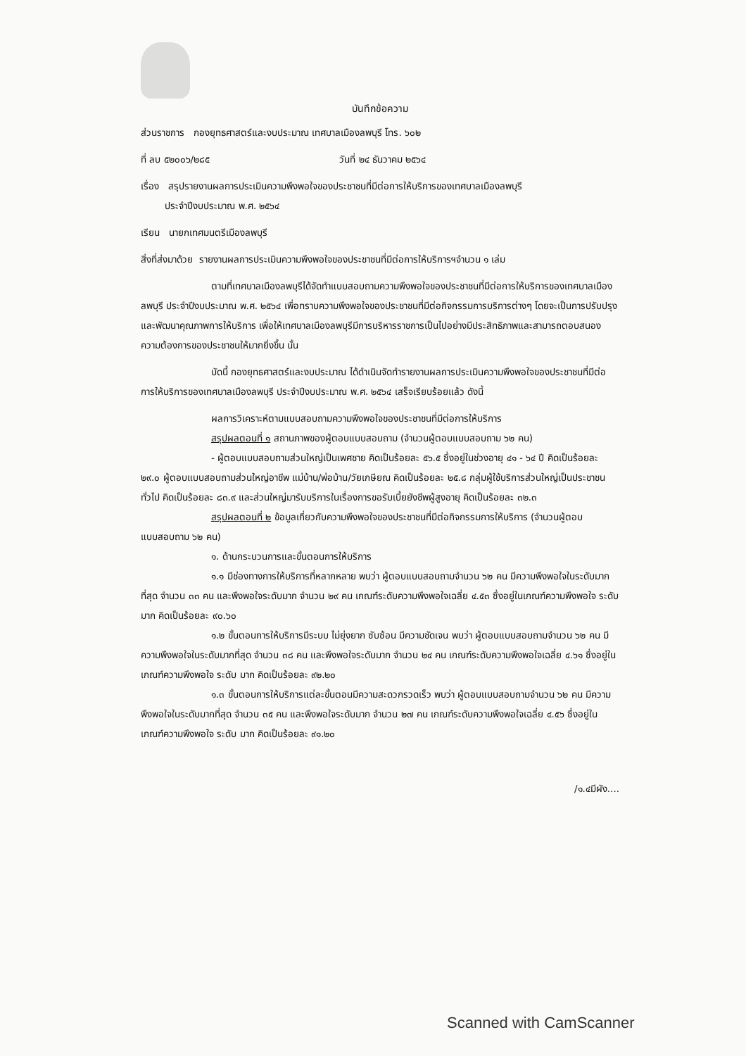บันทึกข้อความ
ส่วนราชการ กองยุทธศาสตร์และงบประมาณ เทศบาลเมืองลพบุรี โทร. ๖๐๒
ที่ ลบ ๕๒๐๐๖/๒๘๕ วันที่ ๒๔ ธันวาคม ๒๕๖๔
เรื่อง สรุปรายงานผลการประเมินความพึงพอใจของประชาชนที่มีต่อการให้บริการของเทศบาลเมืองลพบุรี
ประจำปีงบประมาณ พ.ศ. ๒๕๖๔
เรียน นายกเทศมนตรีเมืองลพบุรี
สิ่งที่ส่งมาด้วย รายงานผลการประเมินความพึงพอใจของประชาชนที่มีต่อการให้บริการฯจำนวน ๑ เล่ม
ตามที่เทศบาลเมืองลพบุรีได้จัดทำแบบสอบถามความพึงพอใจของประชาชนที่มีต่อการให้บริการของเทศบาลเมืองลพบุรี ประจำปีงบประมาณ พ.ศ. ๒๕๖๔ เพื่อทราบความพึงพอใจของประชาชนที่มีต่อกิจกรรมการบริการต่างๆ โดยจะเป็นการปรับปรุงและพัฒนาคุณภาพการให้บริการ เพื่อให้เทศบาลเมืองลพบุรีมีการบริหารราชการเป็นไปอย่างมีประสิทธิภาพและสามารถตอบสนองความต้องการของประชาชนให้มากยิ่งขึ้น นั้น
บัดนี้ กองยุทธศาสตร์และงบประมาณ ได้ดำเนินจัดทำรายงานผลการประเมินความพึงพอใจของประชาชนที่มีต่อการให้บริการของเทศบาลเมืองลพบุรี ประจำปีงบประมาณ พ.ศ. ๒๕๖๔ เสร็จเรียบร้อยแล้ว ดังนี้
ผลการวิเคราะห์ตามแบบสอบถามความพึงพอใจของประชาชนที่มีต่อการให้บริการ
สรุปผลตอนที่ ๑ สถานภาพของผู้ตอบแบบสอบถาม (จำนวนผู้ตอบแบบสอบถาม ๖๒ คน)
- ผู้ตอบแบบสอบถามส่วนใหญ่เป็นเพศชาย คิดเป็นร้อยละ ๕๖.๕ ซึ่งอยู่ในช่วงอายุ ๔๑ - ๖๔ ปี คิดเป็นร้อยละ ๒๙.๐ ผู้ตอบแบบสอบถามส่วนใหญ่อาชีพ แม่บ้าน/พ่อบ้าน/วัยเกษียณ คิดเป็นร้อยละ ๒๕.๘ กลุ่มผู้ใช้บริการส่วนใหญ่เป็นประชาชนทั่วไป คิดเป็นร้อยละ ๘๓.๙ และส่วนใหญ่มารับบริการในเรื่องการขอรับเบี้ยยังชีพผู้สูงอายุ คิดเป็นร้อยละ ๓๒.๓
สรุปผลตอนที่ ๒ ข้อมูลเกี่ยวกับความพึงพอใจของประชาชนที่มีต่อกิจกรรมการให้บริการ (จำนวนผู้ตอบแบบสอบถาม ๖๒ คน)
๑. ด้านกระบวนการและขั้นตอนการให้บริการ
๑.๑ มีช่องทางการให้บริการที่หลากหลาย พบว่า ผู้ตอบแบบสอบถามจำนวน ๖๒ คน มีความพึงพอใจในระดับมากที่สุด จำนวน ๓๓ คน และพึงพอใจระดับมาก จำนวน ๒๙ คน เกณฑ์ระดับความพึงพอใจเฉลี่ย ๔.๕๓ ซึ่งอยู่ในเกณฑ์ความพึงพอใจ ระดับ มาก คิดเป็นร้อยละ ๙๐.๖๐
๑.๒ ขั้นตอนการให้บริการมีระบบ ไม่ยุ่งยาก ซับซ้อน มีความชัดเจน พบว่า ผู้ตอบแบบสอบถามจำนวน ๖๒ คน มีความพึงพอใจในระดับมากที่สุด จำนวน ๓๘ คน และพึงพอใจระดับมาก จำนวน ๒๔ คน เกณฑ์ระดับความพึงพอใจเฉลี่ย ๔.๖๑ ซึ่งอยู่ในเกณฑ์ความพึงพอใจ ระดับ มาก คิดเป็นร้อยละ ๙๒.๒๐
๑.๓ ขั้นตอนการให้บริการแต่ละขั้นตอนมีความสะดวกรวดเร็ว พบว่า ผู้ตอบแบบสอบถามจำนวน ๖๒ คน มีความพึงพอใจในระดับมากที่สุด จำนวน ๓๕ คน และพึงพอใจระดับมาก จำนวน ๒๗ คน เกณฑ์ระดับความพึงพอใจเฉลี่ย ๔.๕๖ ซึ่งอยู่ในเกณฑ์ความพึงพอใจ ระดับ มาก คิดเป็นร้อยละ ๙๑.๒๐
/๑.๔มีผัง....
Scanned with CamScanner